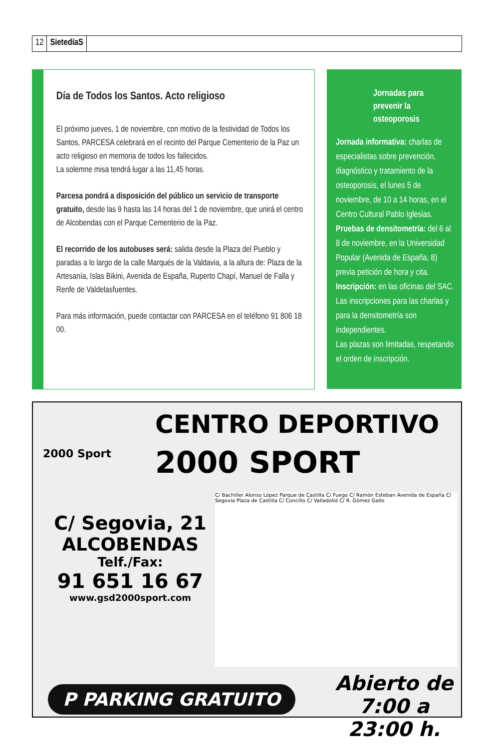12 SietedíaS
Día de Todos los Santos. Acto religioso
El próximo jueves, 1 de noviembre, con motivo de la festividad de Todos los Santos, PARCESA celebrará en el recinto del Parque Cementerio de la Paz un acto religioso en memoria de todos los fallecidos.
La solemne misa tendrá lugar a las 11,45 horas.
Parcesa pondrá a disposición del público un servicio de transporte gratuito, desde las 9 hasta las 14 horas del 1 de noviembre, que unirá el centro de Alcobendas con el Parque Cementerio de la Paz.
El recorrido de los autobuses será: salida desde la Plaza del Pueblo y paradas a lo largo de la calle Marqués de la Valdavia, a la altura de: Plaza de la Artesanía, Islas Bikini, Avenida de España, Ruperto Chapí, Manuel de Falla y Renfe de Valdelasfuentes.
Para más información, puede contactar con PARCESA en el teléfono 91 806 18 00.
Jornadas para prevenir la osteoporosis
Jornada informativa: charlas de especialistas sobre prevención, diagnóstico y tratamiento de la osteoporosis, el lunes 5 de noviembre, de 10 a 14 horas, en el Centro Cultural Pablo Iglesias.
Pruebas de densitometría: del 6 al 8 de noviembre, en la Universidad Popular (Avenida de España, 8) previa petición de hora y cita.
Inscripción: en las oficinas del SAC. Las inscripciones para las charlas y para la densitometría son independientes.
Las plazas son limitadas, respetando el orden de inscripción.
2000 Sport
CENTRO DEPORTIVO
2000 SPORT
C/ Segovia, 21
ALCOBENDAS
Telf./Fax:
91 651 16 67
www.gsd2000sport.com
C/ Bachiller Alonso López Parque de Castilla C/ Fuego C/ Ramón Esteban Avenida de España C/ Segovia Plaza de Castilla C/ Concilio C/ Valladolid C/ R. Gómez Gallo
P PARKING GRATUITO
Abierto de
7:00 a 23:00 h.